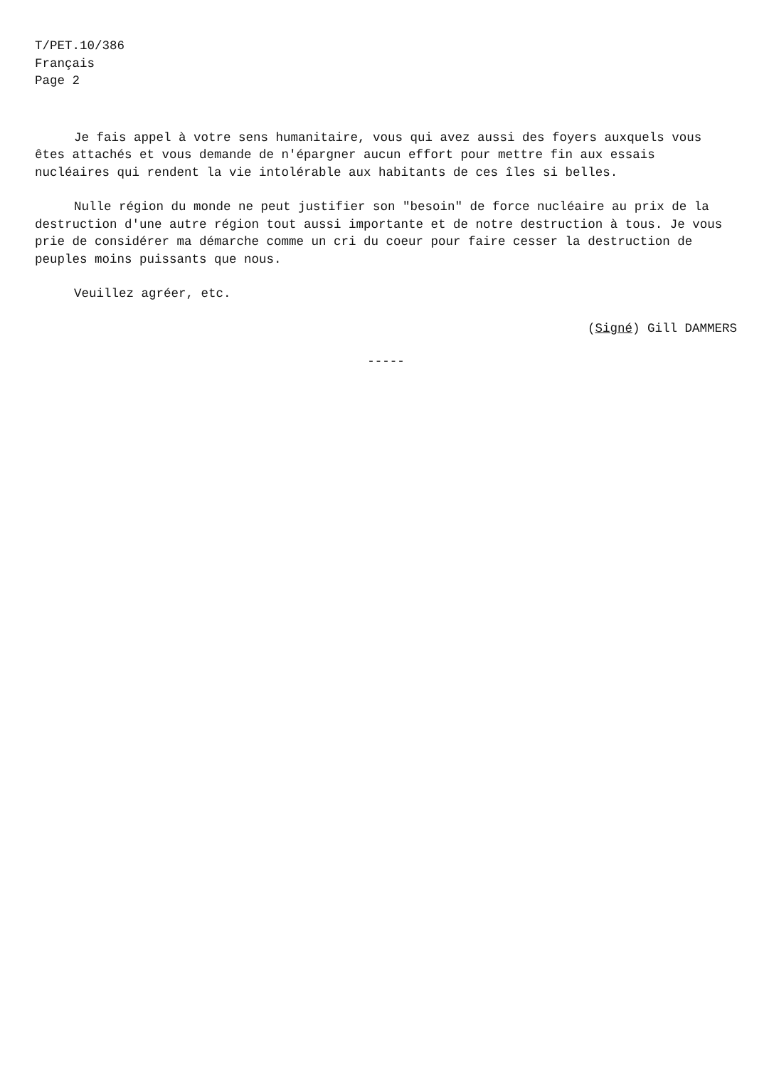T/PET.10/386
Français
Page 2
Je fais appel à votre sens humanitaire, vous qui avez aussi des foyers auxquels vous êtes attachés et vous demande de n'épargner aucun effort pour mettre fin aux essais nucléaires qui rendent la vie intolérable aux habitants de ces îles si belles.
Nulle région du monde ne peut justifier son "besoin" de force nucléaire au prix de la destruction d'une autre région tout aussi importante et de notre destruction à tous. Je vous prie de considérer ma démarche comme un cri du coeur pour faire cesser la destruction de peuples moins puissants que nous.
Veuillez agréer, etc.
(Signé) Gill DAMMERS
-----